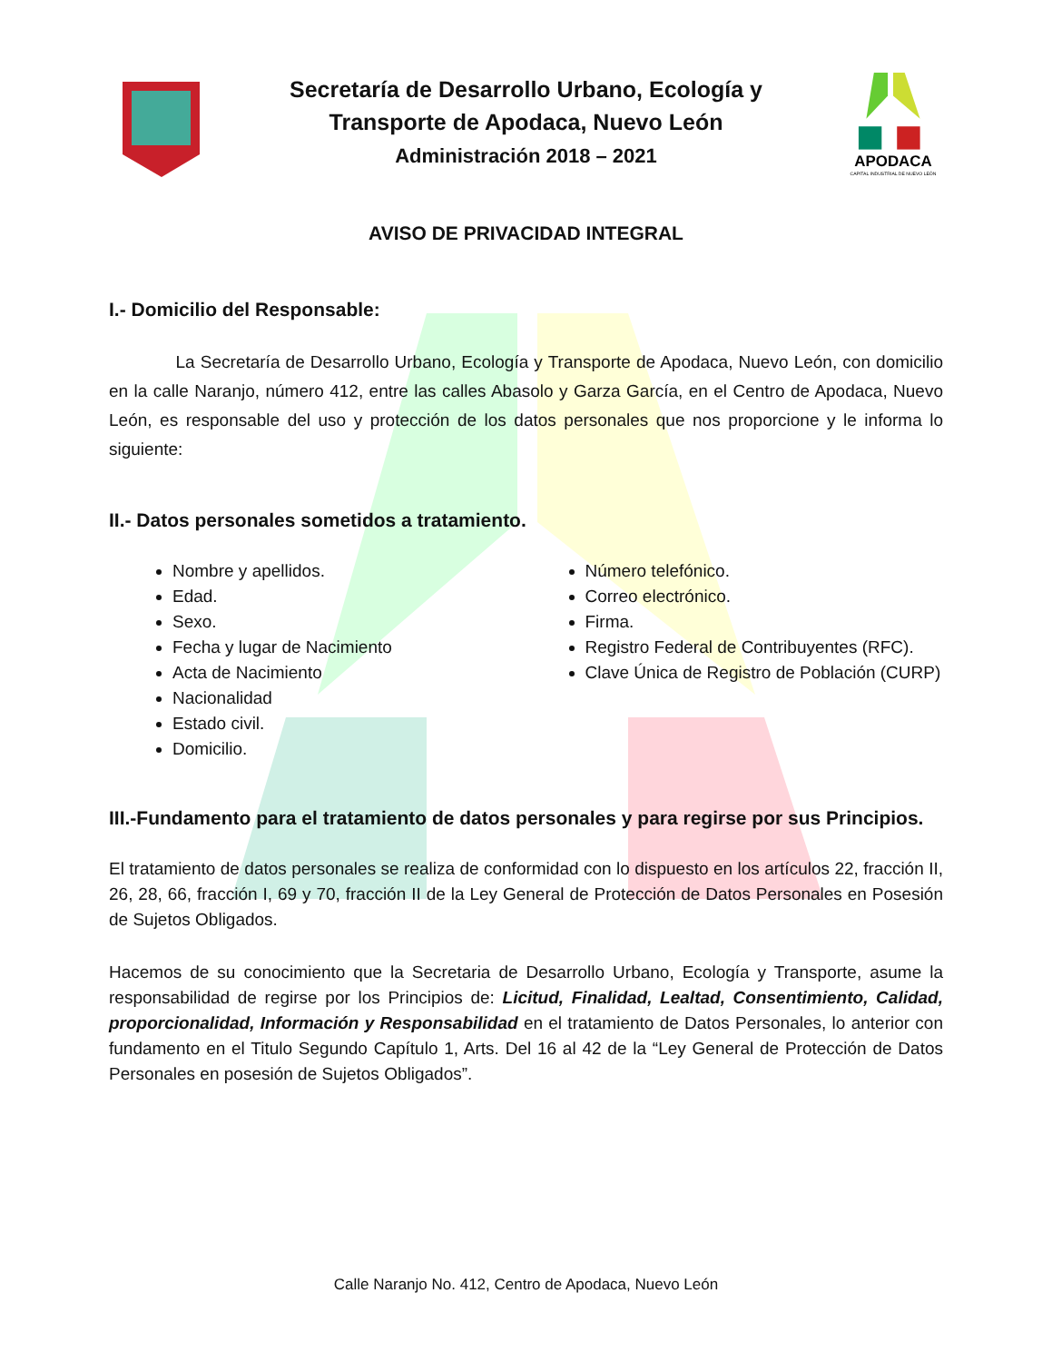Secretaría de Desarrollo Urbano, Ecología y
Transporte de Apodaca, Nuevo León
Administración 2018 – 2021
APODACA
CAPITAL INDUSTRIAL DE NUEVO LEÓN
AVISO DE PRIVACIDAD INTEGRAL
I.- Domicilio del Responsable:
La Secretaría de Desarrollo Urbano, Ecología y Transporte de Apodaca, Nuevo León, con domicilio en la calle Naranjo, número 412, entre las calles Abasolo y Garza García, en el Centro de Apodaca, Nuevo León, es responsable del uso y protección de los datos personales que nos proporcione y le informa lo siguiente:
II.- Datos personales sometidos a tratamiento.
Nombre y apellidos.
Edad.
Sexo.
Fecha y lugar de Nacimiento
Acta de Nacimiento
Nacionalidad
Estado civil.
Domicilio.
Número telefónico.
Correo electrónico.
Firma.
Registro Federal de Contribuyentes (RFC).
Clave Única de Registro de Población (CURP)
III.-Fundamento para el tratamiento de datos personales y para regirse por sus Principios.
El tratamiento de datos personales se realiza de conformidad con lo dispuesto en los artículos 22, fracción II, 26, 28, 66, fracción I, 69 y 70, fracción II de la Ley General de Protección de Datos Personales en Posesión de Sujetos Obligados.
Hacemos de su conocimiento que la Secretaria de Desarrollo Urbano, Ecología y Transporte, asume la responsabilidad de regirse por los Principios de: Licitud, Finalidad, Lealtad, Consentimiento, Calidad, proporcionalidad, Información y Responsabilidad en el tratamiento de Datos Personales, lo anterior con fundamento en el Titulo Segundo Capítulo 1, Arts. Del 16 al 42 de la “Ley General de Protección de Datos Personales en posesión de Sujetos Obligados”.
Calle Naranjo No. 412, Centro de Apodaca, Nuevo León